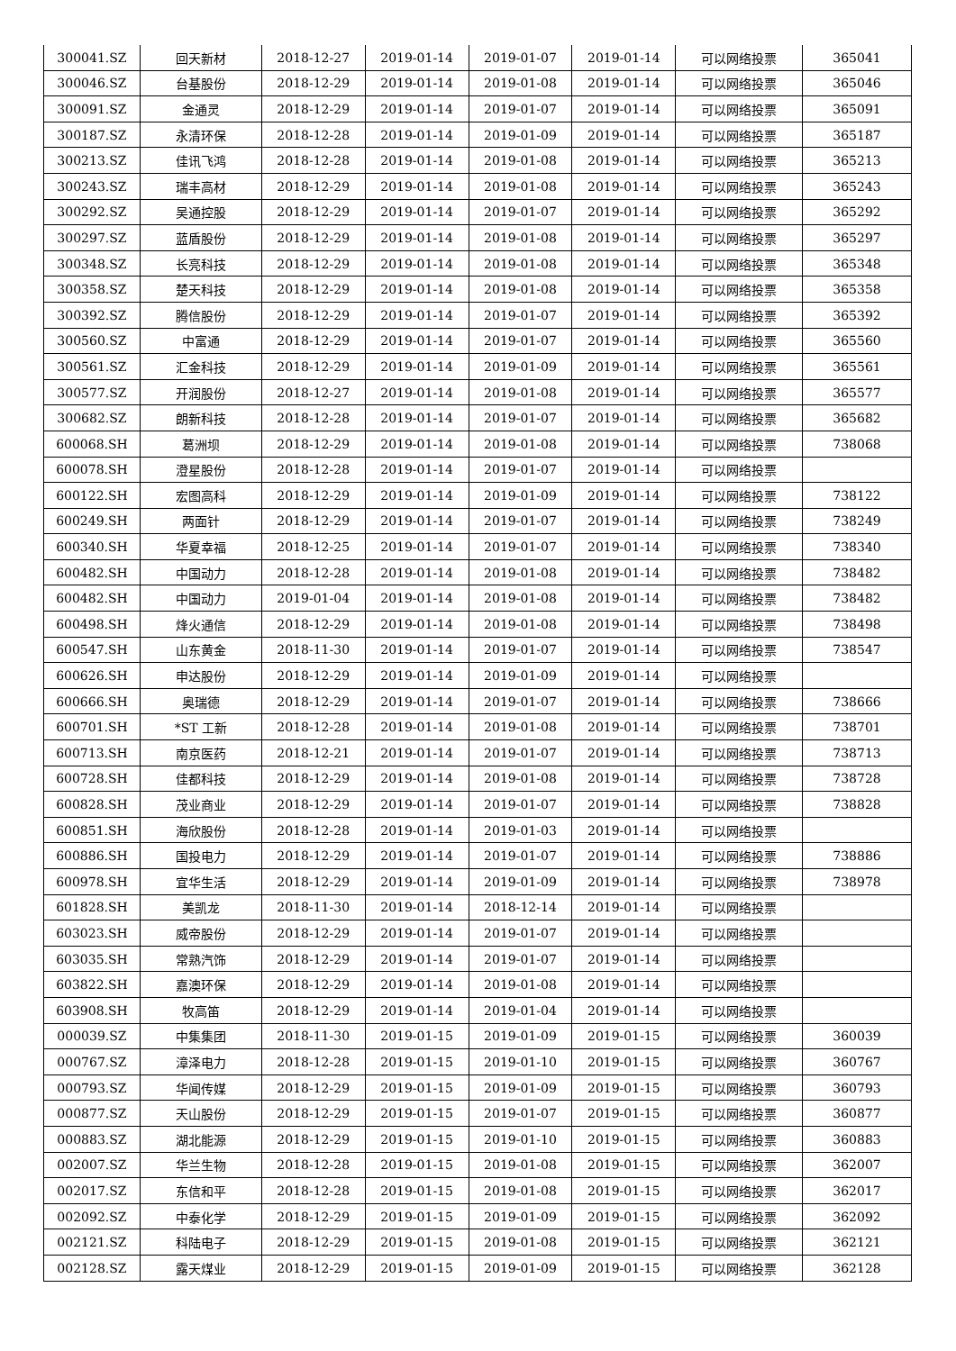| 300041.SZ | 回天新材 | 2018-12-27 | 2019-01-14 | 2019-01-07 | 2019-01-14 | 可以网络投票 | 365041 |
| 300046.SZ | 台基股份 | 2018-12-29 | 2019-01-14 | 2019-01-08 | 2019-01-14 | 可以网络投票 | 365046 |
| 300091.SZ | 金通灵 | 2018-12-29 | 2019-01-14 | 2019-01-07 | 2019-01-14 | 可以网络投票 | 365091 |
| 300187.SZ | 永清环保 | 2018-12-28 | 2019-01-14 | 2019-01-09 | 2019-01-14 | 可以网络投票 | 365187 |
| 300213.SZ | 佳讯飞鸿 | 2018-12-28 | 2019-01-14 | 2019-01-08 | 2019-01-14 | 可以网络投票 | 365213 |
| 300243.SZ | 瑞丰高材 | 2018-12-29 | 2019-01-14 | 2019-01-08 | 2019-01-14 | 可以网络投票 | 365243 |
| 300292.SZ | 吴通控股 | 2018-12-29 | 2019-01-14 | 2019-01-07 | 2019-01-14 | 可以网络投票 | 365292 |
| 300297.SZ | 蓝盾股份 | 2018-12-29 | 2019-01-14 | 2019-01-08 | 2019-01-14 | 可以网络投票 | 365297 |
| 300348.SZ | 长亮科技 | 2018-12-29 | 2019-01-14 | 2019-01-08 | 2019-01-14 | 可以网络投票 | 365348 |
| 300358.SZ | 楚天科技 | 2018-12-29 | 2019-01-14 | 2019-01-08 | 2019-01-14 | 可以网络投票 | 365358 |
| 300392.SZ | 腾信股份 | 2018-12-29 | 2019-01-14 | 2019-01-07 | 2019-01-14 | 可以网络投票 | 365392 |
| 300560.SZ | 中富通 | 2018-12-29 | 2019-01-14 | 2019-01-07 | 2019-01-14 | 可以网络投票 | 365560 |
| 300561.SZ | 汇金科技 | 2018-12-29 | 2019-01-14 | 2019-01-09 | 2019-01-14 | 可以网络投票 | 365561 |
| 300577.SZ | 开润股份 | 2018-12-27 | 2019-01-14 | 2019-01-08 | 2019-01-14 | 可以网络投票 | 365577 |
| 300682.SZ | 朗新科技 | 2018-12-28 | 2019-01-14 | 2019-01-07 | 2019-01-14 | 可以网络投票 | 365682 |
| 600068.SH | 葛洲坝 | 2018-12-29 | 2019-01-14 | 2019-01-08 | 2019-01-14 | 可以网络投票 | 738068 |
| 600078.SH | 澄星股份 | 2018-12-28 | 2019-01-14 | 2019-01-07 | 2019-01-14 | 可以网络投票 | |
| 600122.SH | 宏图高科 | 2018-12-29 | 2019-01-14 | 2019-01-09 | 2019-01-14 | 可以网络投票 | 738122 |
| 600249.SH | 两面针 | 2018-12-29 | 2019-01-14 | 2019-01-07 | 2019-01-14 | 可以网络投票 | 738249 |
| 600340.SH | 华夏幸福 | 2018-12-25 | 2019-01-14 | 2019-01-07 | 2019-01-14 | 可以网络投票 | 738340 |
| 600482.SH | 中国动力 | 2018-12-28 | 2019-01-14 | 2019-01-08 | 2019-01-14 | 可以网络投票 | 738482 |
| 600482.SH | 中国动力 | 2019-01-04 | 2019-01-14 | 2019-01-08 | 2019-01-14 | 可以网络投票 | 738482 |
| 600498.SH | 烽火通信 | 2018-12-29 | 2019-01-14 | 2019-01-08 | 2019-01-14 | 可以网络投票 | 738498 |
| 600547.SH | 山东黄金 | 2018-11-30 | 2019-01-14 | 2019-01-07 | 2019-01-14 | 可以网络投票 | 738547 |
| 600626.SH | 申达股份 | 2018-12-29 | 2019-01-14 | 2019-01-09 | 2019-01-14 | 可以网络投票 | |
| 600666.SH | 奥瑞德 | 2018-12-29 | 2019-01-14 | 2019-01-07 | 2019-01-14 | 可以网络投票 | 738666 |
| 600701.SH | *ST 工新 | 2018-12-28 | 2019-01-14 | 2019-01-08 | 2019-01-14 | 可以网络投票 | 738701 |
| 600713.SH | 南京医药 | 2018-12-21 | 2019-01-14 | 2019-01-07 | 2019-01-14 | 可以网络投票 | 738713 |
| 600728.SH | 佳都科技 | 2018-12-29 | 2019-01-14 | 2019-01-08 | 2019-01-14 | 可以网络投票 | 738728 |
| 600828.SH | 茂业商业 | 2018-12-29 | 2019-01-14 | 2019-01-07 | 2019-01-14 | 可以网络投票 | 738828 |
| 600851.SH | 海欣股份 | 2018-12-28 | 2019-01-14 | 2019-01-03 | 2019-01-14 | 可以网络投票 | |
| 600886.SH | 国投电力 | 2018-12-29 | 2019-01-14 | 2019-01-07 | 2019-01-14 | 可以网络投票 | 738886 |
| 600978.SH | 宜华生活 | 2018-12-29 | 2019-01-14 | 2019-01-09 | 2019-01-14 | 可以网络投票 | 738978 |
| 601828.SH | 美凯龙 | 2018-11-30 | 2019-01-14 | 2018-12-14 | 2019-01-14 | 可以网络投票 | |
| 603023.SH | 威帝股份 | 2018-12-29 | 2019-01-14 | 2019-01-07 | 2019-01-14 | 可以网络投票 | |
| 603035.SH | 常熟汽饰 | 2018-12-29 | 2019-01-14 | 2019-01-07 | 2019-01-14 | 可以网络投票 | |
| 603822.SH | 嘉澳环保 | 2018-12-29 | 2019-01-14 | 2019-01-08 | 2019-01-14 | 可以网络投票 | |
| 603908.SH | 牧高笛 | 2018-12-29 | 2019-01-14 | 2019-01-04 | 2019-01-14 | 可以网络投票 | |
| 000039.SZ | 中集集团 | 2018-11-30 | 2019-01-15 | 2019-01-09 | 2019-01-15 | 可以网络投票 | 360039 |
| 000767.SZ | 漳泽电力 | 2018-12-28 | 2019-01-15 | 2019-01-10 | 2019-01-15 | 可以网络投票 | 360767 |
| 000793.SZ | 华闻传媒 | 2018-12-29 | 2019-01-15 | 2019-01-09 | 2019-01-15 | 可以网络投票 | 360793 |
| 000877.SZ | 天山股份 | 2018-12-29 | 2019-01-15 | 2019-01-07 | 2019-01-15 | 可以网络投票 | 360877 |
| 000883.SZ | 湖北能源 | 2018-12-29 | 2019-01-15 | 2019-01-10 | 2019-01-15 | 可以网络投票 | 360883 |
| 002007.SZ | 华兰生物 | 2018-12-28 | 2019-01-15 | 2019-01-08 | 2019-01-15 | 可以网络投票 | 362007 |
| 002017.SZ | 东信和平 | 2018-12-28 | 2019-01-15 | 2019-01-08 | 2019-01-15 | 可以网络投票 | 362017 |
| 002092.SZ | 中泰化学 | 2018-12-29 | 2019-01-15 | 2019-01-09 | 2019-01-15 | 可以网络投票 | 362092 |
| 002121.SZ | 科陆电子 | 2018-12-29 | 2019-01-15 | 2019-01-08 | 2019-01-15 | 可以网络投票 | 362121 |
| 002128.SZ | 露天煤业 | 2018-12-29 | 2019-01-15 | 2019-01-09 | 2019-01-15 | 可以网络投票 | 362128 |